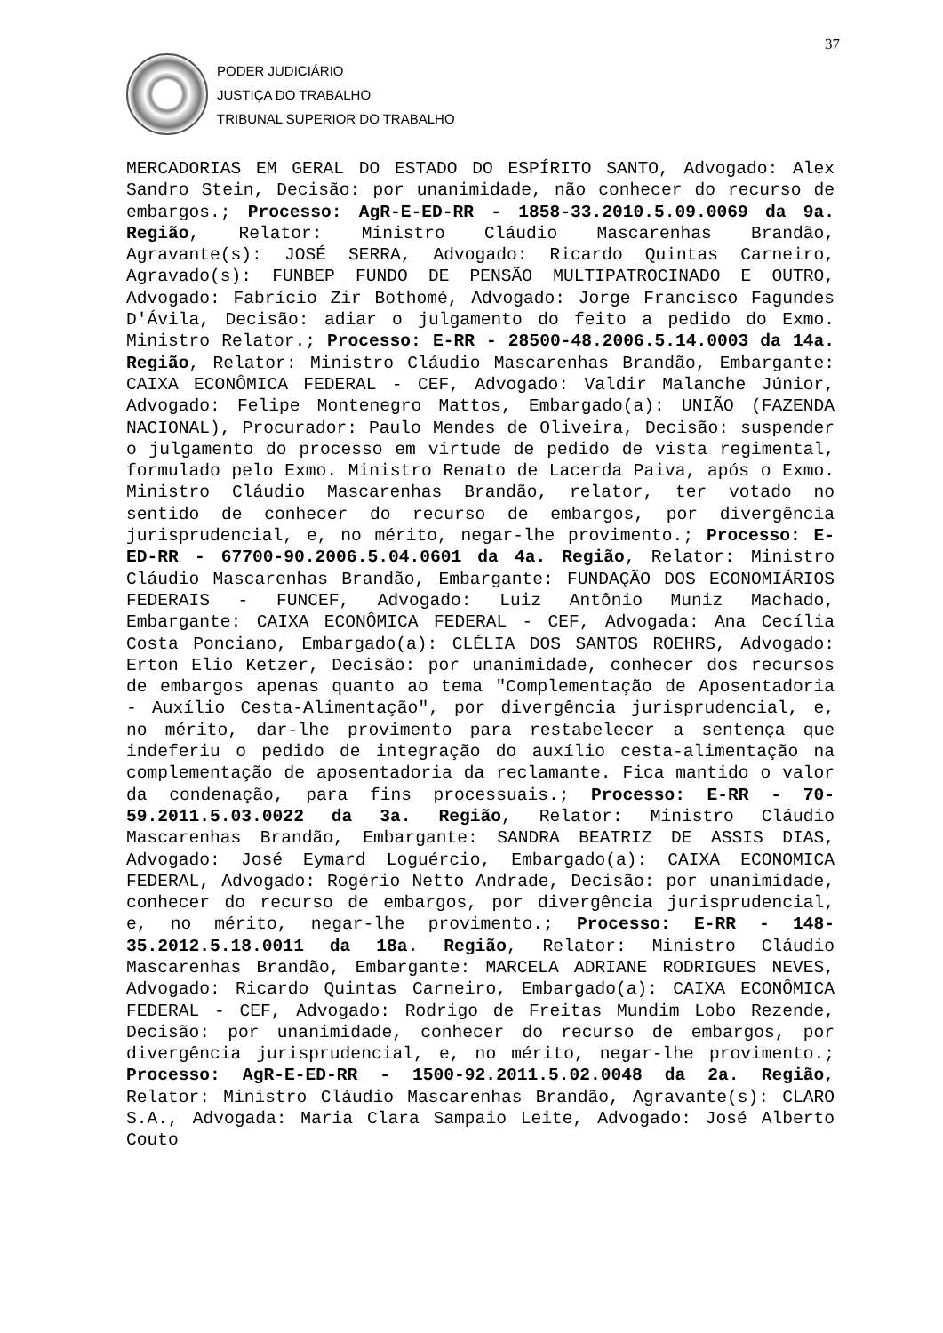37
PODER JUDICIÁRIO
JUSTIÇA DO TRABALHO
TRIBUNAL SUPERIOR DO TRABALHO
MERCADORIAS EM GERAL DO ESTADO DO ESPÍRITO SANTO, Advogado: Alex Sandro Stein, Decisão: por unanimidade, não conhecer do recurso de embargos.; Processo: AgR-E-ED-RR - 1858-33.2010.5.09.0069 da 9a. Região, Relator: Ministro Cláudio Mascarenhas Brandão, Agravante(s): JOSÉ SERRA, Advogado: Ricardo Quintas Carneiro, Agravado(s): FUNBEP FUNDO DE PENSÃO MULTIPATROCINADO E OUTRO, Advogado: Fabrício Zir Bothomé, Advogado: Jorge Francisco Fagundes D'Ávila, Decisão: adiar o julgamento do feito a pedido do Exmo. Ministro Relator.; Processo: E-RR - 28500-48.2006.5.14.0003 da 14a. Região, Relator: Ministro Cláudio Mascarenhas Brandão, Embargante: CAIXA ECONÔMICA FEDERAL - CEF, Advogado: Valdir Malanche Júnior, Advogado: Felipe Montenegro Mattos, Embargado(a): UNIÃO (FAZENDA NACIONAL), Procurador: Paulo Mendes de Oliveira, Decisão: suspender o julgamento do processo em virtude de pedido de vista regimental, formulado pelo Exmo. Ministro Renato de Lacerda Paiva, após o Exmo. Ministro Cláudio Mascarenhas Brandão, relator, ter votado no sentido de conhecer do recurso de embargos, por divergência jurisprudencial, e, no mérito, negar-lhe provimento.; Processo: E-ED-RR - 67700-90.2006.5.04.0601 da 4a. Região, Relator: Ministro Cláudio Mascarenhas Brandão, Embargante: FUNDAÇÃO DOS ECONOMIÁRIOS FEDERAIS - FUNCEF, Advogado: Luiz Antônio Muniz Machado, Embargante: CAIXA ECONÔMICA FEDERAL - CEF, Advogada: Ana Cecília Costa Ponciano, Embargado(a): CLÉLIA DOS SANTOS ROEHRS, Advogado: Erton Elio Ketzer, Decisão: por unanimidade, conhecer dos recursos de embargos apenas quanto ao tema "Complementação de Aposentadoria - Auxílio Cesta-Alimentação", por divergência jurisprudencial, e, no mérito, dar-lhe provimento para restabelecer a sentença que indeferiu o pedido de integração do auxílio cesta-alimentação na complementação de aposentadoria da reclamante. Fica mantido o valor da condenação, para fins processuais.; Processo: E-RR - 70-59.2011.5.03.0022 da 3a. Região, Relator: Ministro Cláudio Mascarenhas Brandão, Embargante: SANDRA BEATRIZ DE ASSIS DIAS, Advogado: José Eymard Loguércio, Embargado(a): CAIXA ECONOMICA FEDERAL, Advogado: Rogério Netto Andrade, Decisão: por unanimidade, conhecer do recurso de embargos, por divergência jurisprudencial, e, no mérito, negar-lhe provimento.; Processo: E-RR - 148-35.2012.5.18.0011 da 18a. Região, Relator: Ministro Cláudio Mascarenhas Brandão, Embargante: MARCELA ADRIANE RODRIGUES NEVES, Advogado: Ricardo Quintas Carneiro, Embargado(a): CAIXA ECONÔMICA FEDERAL - CEF, Advogado: Rodrigo de Freitas Mundim Lobo Rezende, Decisão: por unanimidade, conhecer do recurso de embargos, por divergência jurisprudencial, e, no mérito, negar-lhe provimento.; Processo: AgR-E-ED-RR - 1500-92.2011.5.02.0048 da 2a. Região, Relator: Ministro Cláudio Mascarenhas Brandão, Agravante(s): CLARO S.A., Advogada: Maria Clara Sampaio Leite, Advogado: José Alberto Couto